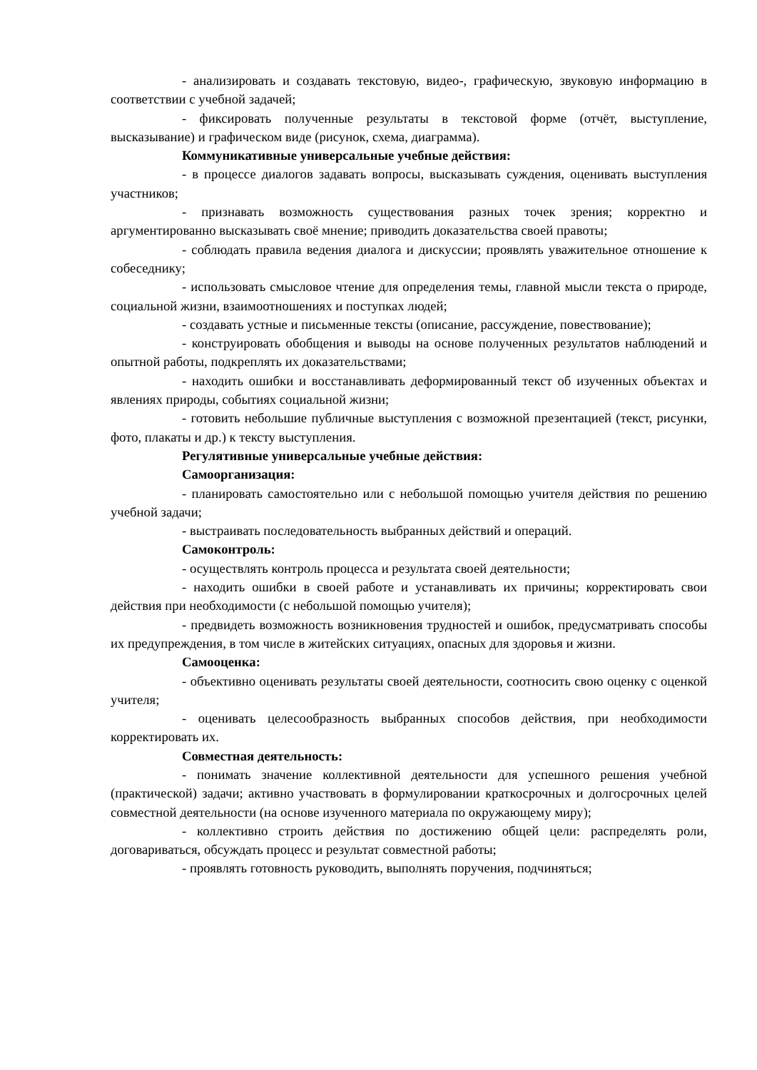- анализировать и создавать текстовую, видео-, графическую, звуковую информацию в соответствии с учебной задачей;
- фиксировать полученные результаты в текстовой форме (отчёт, выступление, высказывание) и графическом виде (рисунок, схема, диаграмма).
Коммуникативные универсальные учебные действия:
- в процессе диалогов задавать вопросы, высказывать суждения, оценивать выступления участников;
- признавать возможность существования разных точек зрения; корректно и аргументированно высказывать своё мнение; приводить доказательства своей правоты;
- соблюдать правила ведения диалога и дискуссии; проявлять уважительное отношение к собеседнику;
- использовать смысловое чтение для определения темы, главной мысли текста о природе, социальной жизни, взаимоотношениях и поступках людей;
- создавать устные и письменные тексты (описание, рассуждение, повествование);
- конструировать обобщения и выводы на основе полученных результатов наблюдений и опытной работы, подкреплять их доказательствами;
- находить ошибки и восстанавливать деформированный текст об изученных объектах и явлениях природы, событиях социальной жизни;
- готовить небольшие публичные выступления с возможной презентацией (текст, рисунки, фото, плакаты и др.) к тексту выступления.
Регулятивные универсальные учебные действия:
Самоорганизация:
- планировать самостоятельно или с небольшой помощью учителя действия по решению учебной задачи;
- выстраивать последовательность выбранных действий и операций.
Самоконтроль:
- осуществлять контроль процесса и результата своей деятельности;
- находить ошибки в своей работе и устанавливать их причины; корректировать свои действия при необходимости (с небольшой помощью учителя);
- предвидеть возможность возникновения трудностей и ошибок, предусматривать способы их предупреждения, в том числе в житейских ситуациях, опасных для здоровья и жизни.
Самооценка:
- объективно оценивать результаты своей деятельности, соотносить свою оценку с оценкой учителя;
- оценивать целесообразность выбранных способов действия, при необходимости корректировать их.
Совместная деятельность:
- понимать значение коллективной деятельности для успешного решения учебной (практической) задачи; активно участвовать в формулировании краткосрочных и долгосрочных целей совместной деятельности (на основе изученного материала по окружающему миру);
- коллективно строить действия по достижению общей цели: распределять роли, договариваться, обсуждать процесс и результат совместной работы;
- проявлять готовность руководить, выполнять поручения, подчиняться;